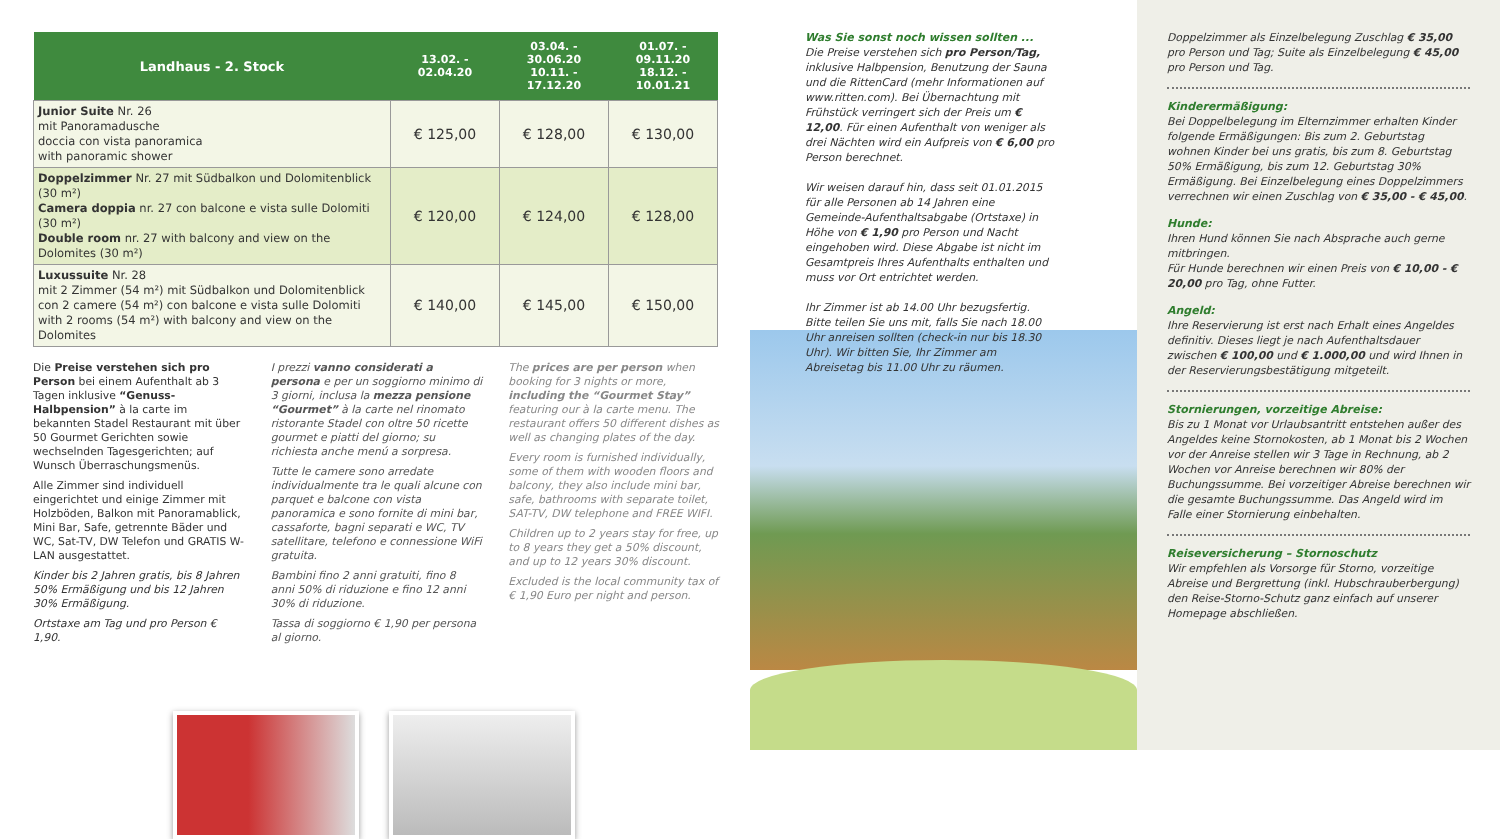| Landhaus - 2. Stock | 13.02. - 02.04.20 | 03.04. - 30.06.20 10.11. - 17.12.20 | 01.07. - 09.11.20 18.12. - 10.01.21 |
| --- | --- | --- | --- |
| Junior Suite Nr. 26 mit Panoramadusche doccia con vista panoramica with panoramic shower | € 125,00 | € 128,00 | € 130,00 |
| Doppelzimmer Nr. 27 mit Südbalkon und Dolomitenblick (30 m²) Camera doppia nr. 27 con balcone e vista sulle Dolomiti (30 m²) Double room nr. 27 with balcony and view on the Dolomites (30 m²) | € 120,00 | € 124,00 | € 128,00 |
| Luxussuite Nr. 28 mit 2 Zimmer (54 m²) mit Südbalkon und Dolomitenblick con 2 camere (54 m²) con balcone e vista sulle Dolomiti with 2 rooms (54 m²) with balcony and view on the Dolomites | € 140,00 | € 145,00 | € 150,00 |
Die Preise verstehen sich pro Person bei einem Aufenthalt ab 3 Tagen inklusive “Genuss-Halbpension” à la carte im bekannten Stadel Restaurant mit über 50 Gourmet Gerichten sowie wechselnden Tagesgerichten; auf Wunsch Überraschungsmenüs.
Alle Zimmer sind individuell eingerichtet und einige Zimmer mit Holzböden, Balkon mit Panoramablick, Mini Bar, Safe, getrennte Bäder und WC, Sat-TV, DW Telefon und GRATIS W-LAN ausgestattet.
Kinder bis 2 Jahren gratis, bis 8 Jahren 50% Ermäßigung und bis 12 Jahren 30% Ermäßigung.
Ortstaxe am Tag und pro Person € 1,90.
I prezzi vanno considerati a persona e per un soggiorno minimo di 3 giorni, inclusa la mezza pensione “Gourmet” à la carte nel rinomato ristorante Stadel con oltre 50 ricette gourmet e piatti del giorno; su richiesta anche menú a sorpresa.
Tutte le camere sono arredate individualmente tra le quali alcune con parquet e balcone con vista panoramica e sono fornite di mini bar, cassaforte, bagni separati e WC, TV satellitare, telefono e connessione WiFi gratuita.
Bambini fino 2 anni gratuiti, fino 8 anni 50% di riduzione e fino 12 anni 30% di riduzione.
Tassa di soggiorno € 1,90 per persona al giorno.
The prices are per person when booking for 3 nights or more, including the “Gourmet Stay” featuring our à la carte menu. The restaurant offers 50 different dishes as well as changing plates of the day.
Every room is furnished individually, some of them with wooden floors and balcony, they also include mini bar, safe, bathrooms with separate toilet, SAT-TV, DW telephone and FREE WIFI.
Children up to 2 years stay for free, up to 8 years they get a 50% discount, and up to 12 years 30% discount.
Excluded is the local community tax of € 1,90 Euro per night and person.
Doppelzimmer als Einzelbelegung Zuschlag € 35,00 pro Person und Tag; Suite als Einzelbelegung € 45,00 pro Person und Tag.
Kinderermäßigung:
Bei Doppelbelegung im Elternzimmer erhalten Kinder folgende Ermäßigungen: Bis zum 2. Geburtstag wohnen Kinder bei uns gratis, bis zum 8. Geburtstag 50% Ermäßigung, bis zum 12. Geburtstag 30% Ermäßigung. Bei Einzelbelegung eines Doppelzimmers verrechnen wir einen Zuschlag von € 35,00 - € 45,00.
Hunde:
Ihren Hund können Sie nach Absprache auch gerne mitbringen.
Für Hunde berechnen wir einen Preis von € 10,00 - € 20,00 pro Tag, ohne Futter.
Angeld:
Ihre Reservierung ist erst nach Erhalt eines Angeldes definitiv. Dieses liegt je nach Aufenthaltsdauer zwischen € 100,00 und € 1.000,00 und wird Ihnen in der Reservierungsbestätigung mitgeteilt.
Stornierungen, vorzeitige Abreise:
Bis zu 1 Monat vor Urlaubsantritt entstehen außer des Angeldes keine Stornokosten, ab 1 Monat bis 2 Wochen vor der Anreise stellen wir 3 Tage in Rechnung, ab 2 Wochen vor Anreise berechnen wir 80% der Buchungssumme. Bei vorzeitiger Abreise berechnen wir die gesamte Buchungssumme. Das Angeld wird im Falle einer Stornierung einbehalten.
Reiseversicherung – Stornoschutz
Wir empfehlen als Vorsorge für Storno, vorzeitige Abreise und Bergrettung (inkl. Hubschrauberbergung) den Reise-Storno-Schutz ganz einfach auf unserer Homepage abschließen.
Was Sie sonst noch wissen sollten ...
Die Preise verstehen sich pro Person/Tag, inklusive Halbpension, Benutzung der Sauna und die RittenCard (mehr Informationen auf www.ritten.com). Bei Übernachtung mit Frühstück verringert sich der Preis um € 12,00. Für einen Aufenthalt von weniger als drei Nächten wird ein Aufpreis von € 6,00 pro Person berechnet.
Wir weisen darauf hin, dass seit 01.01.2015 für alle Personen ab 14 Jahren eine Gemeinde-Aufenthaltsabgabe (Ortstaxe) in Höhe von € 1,90 pro Person und Nacht eingehoben wird. Diese Abgabe ist nicht im Gesamtpreis Ihres Aufenthalts enthalten und muss vor Ort entrichtet werden.
Ihr Zimmer ist ab 14.00 Uhr bezugsfertig. Bitte teilen Sie uns mit, falls Sie nach 18.00 Uhr anreisen sollten (check-in nur bis 18.30 Uhr). Wir bitten Sie, Ihr Zimmer am Abreisetag bis 11.00 Uhr zu räumen.